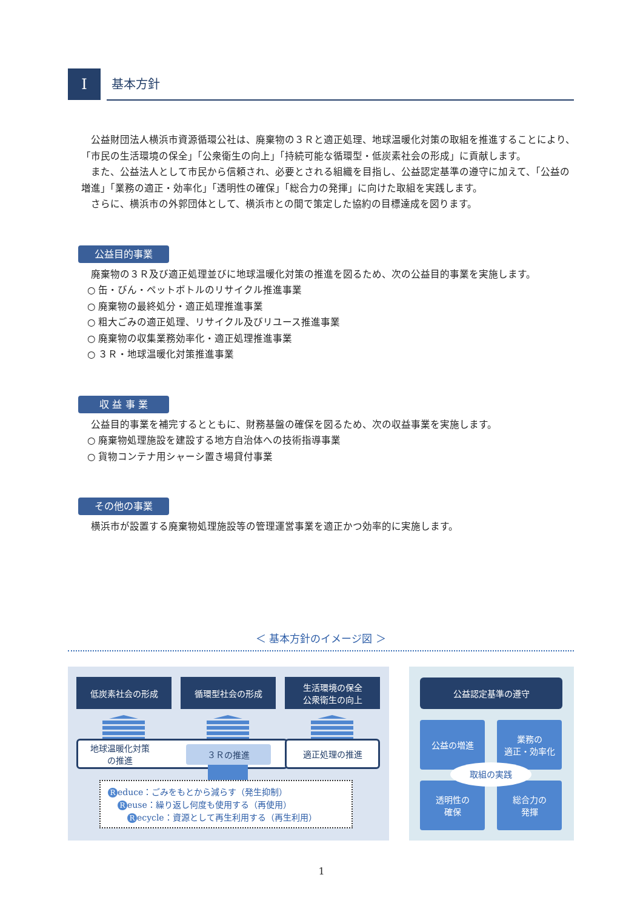I
基本方針
公益財団法人横浜市資源循環公社は、廃棄物の３Ｒと適正処理、地球温暖化対策の取組を推進することにより、「市民の生活環境の保全」「公衆衛生の向上」「持続可能な循環型・低炭素社会の形成」に貢献します。
また、公益法人として市民から信頼され、必要とされる組織を目指し、公益認定基準の遵守に加えて、「公益の増進」「業務の適正・効率化」「透明性の確保」「総合力の発揮」に向けた取組を実践します。
さらに、横浜市の外郭団体として、横浜市との間で策定した協約の目標達成を図ります。
公益目的事業
廃棄物の３Ｒ及び適正処理並びに地球温暖化対策の推進を図るため、次の公益目的事業を実施します。
○ 缶・びん・ペットボトルのリサイクル推進事業
○ 廃棄物の最終処分・適正処理推進事業
○ 粗大ごみの適正処理、リサイクル及びリユース推進事業
○ 廃棄物の収集業務効率化・適正処理推進事業
○ ３Ｒ・地球温暖化対策推進事業
収 益 事 業
公益目的事業を補完するとともに、財務基盤の確保を図るため、次の収益事業を実施します。
○ 廃棄物処理施設を建設する地方自治体への技術指導事業
○ 貨物コンテナ用シャーシ置き場貸付事業
その他の事業
横浜市が設置する廃棄物処理施設等の管理運営事業を適正かつ効率的に実施します。
＜ 基本方針のイメージ図 ＞
低炭素社会の形成 循環型社会の形成
生活環境の保全
公衆衛生の向上
地球温暖化対策
の推進
３Ｒの推進
適正処理の推進
Reduce：ごみをもとから減らす（発生抑制）
Reuse：繰り返し何度も使用する（再使用）
Recycle：資源として再生利用する（再生利用）
公益認定基準の遵守
公益の増進
業務の
適正・効率化
透明性の
確保
総合力の
発揮
取組の実践
1